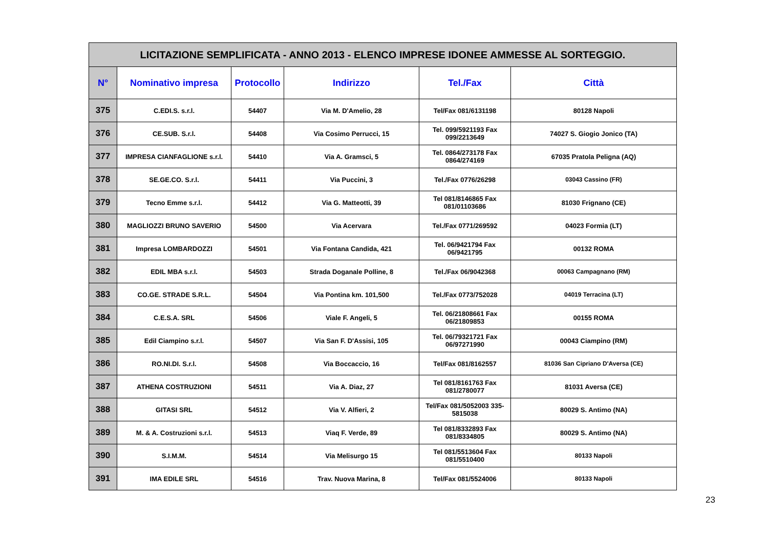| LICITAZIONE SEMPLIFICATA - ANNO 2013 - ELENCO IMPRESE IDONEE AMMESSE AL SORTEGGIO. | | | | | |
| N° | Nominativo impresa | Protocollo | Indirizzo | Tel./Fax | Città |
| 375 | C.EDI.S. s.r.l. | 54407 | Via M. D'Amelio, 28 | Tel/Fax 081/6131198 | 80128 Napoli |
| 376 | CE.SUB. S.r.l. | 54408 | Via Cosimo Perrucci, 15 | Tel. 099/5921193 Fax 099/2213649 | 74027 S. Giogio Jonico (TA) |
| 377 | IMPRESA CIANFAGLIONE s.r.l. | 54410 | Via A. Gramsci, 5 | Tel. 0864/273178 Fax 0864/274169 | 67035 Pratola Peligna (AQ) |
| 378 | SE.GE.CO. S.r.l. | 54411 | Via Puccini, 3 | Tel./Fax 0776/26298 | 03043 Cassino (FR) |
| 379 | Tecno Emme s.r.l. | 54412 | Via G. Matteotti, 39 | Tel 081/8146865 Fax 081/01103686 | 81030 Frignano (CE) |
| 380 | MAGLIOZZI BRUNO SAVERIO | 54500 | Via Acervara | Tel./Fax 0771/269592 | 04023 Formia (LT) |
| 381 | Impresa LOMBARDOZZI | 54501 | Via Fontana Candida, 421 | Tel. 06/9421794 Fax 06/9421795 | 00132 ROMA |
| 382 | EDIL MBA s.r.l. | 54503 | Strada Doganale Polline, 8 | Tel./Fax 06/9042368 | 00063 Campagnano (RM) |
| 383 | CO.GE. STRADE S.R.L. | 54504 | Via Pontina km. 101,500 | Tel./Fax 0773/752028 | 04019 Terracina (LT) |
| 384 | C.E.S.A. SRL | 54506 | Viale F. Angeli, 5 | Tel. 06/21808661 Fax 06/21809853 | 00155 ROMA |
| 385 | Edil Ciampino s.r.l. | 54507 | Via San F. D'Assisi, 105 | Tel. 06/79321721 Fax 06/97271990 | 00043 Ciampino (RM) |
| 386 | RO.NI.DI. S.r.l. | 54508 | Via Boccaccio, 16 | Tel/Fax 081/8162557 | 81036 San Cipriano D'Aversa (CE) |
| 387 | ATHENA COSTRUZIONI | 54511 | Via A. Diaz, 27 | Tel 081/8161763 Fax 081/2780077 | 81031 Aversa (CE) |
| 388 | GITASI SRL | 54512 | Via V. Alfieri, 2 | Tel/Fax 081/5052003 335-5815038 | 80029 S. Antimo (NA) |
| 389 | M. & A. Costruzioni s.r.l. | 54513 | Viaq F. Verde, 89 | Tel 081/8332893 Fax 081/8334805 | 80029 S. Antimo (NA) |
| 390 | S.I.M.M. | 54514 | Via Melisurgo 15 | Tel 081/5513604 Fax 081/5510400 | 80133 Napoli |
| 391 | IMA EDILE SRL | 54516 | Trav. Nuova Marina, 8 | Tel/Fax 081/5524006 | 80133 Napoli |
23